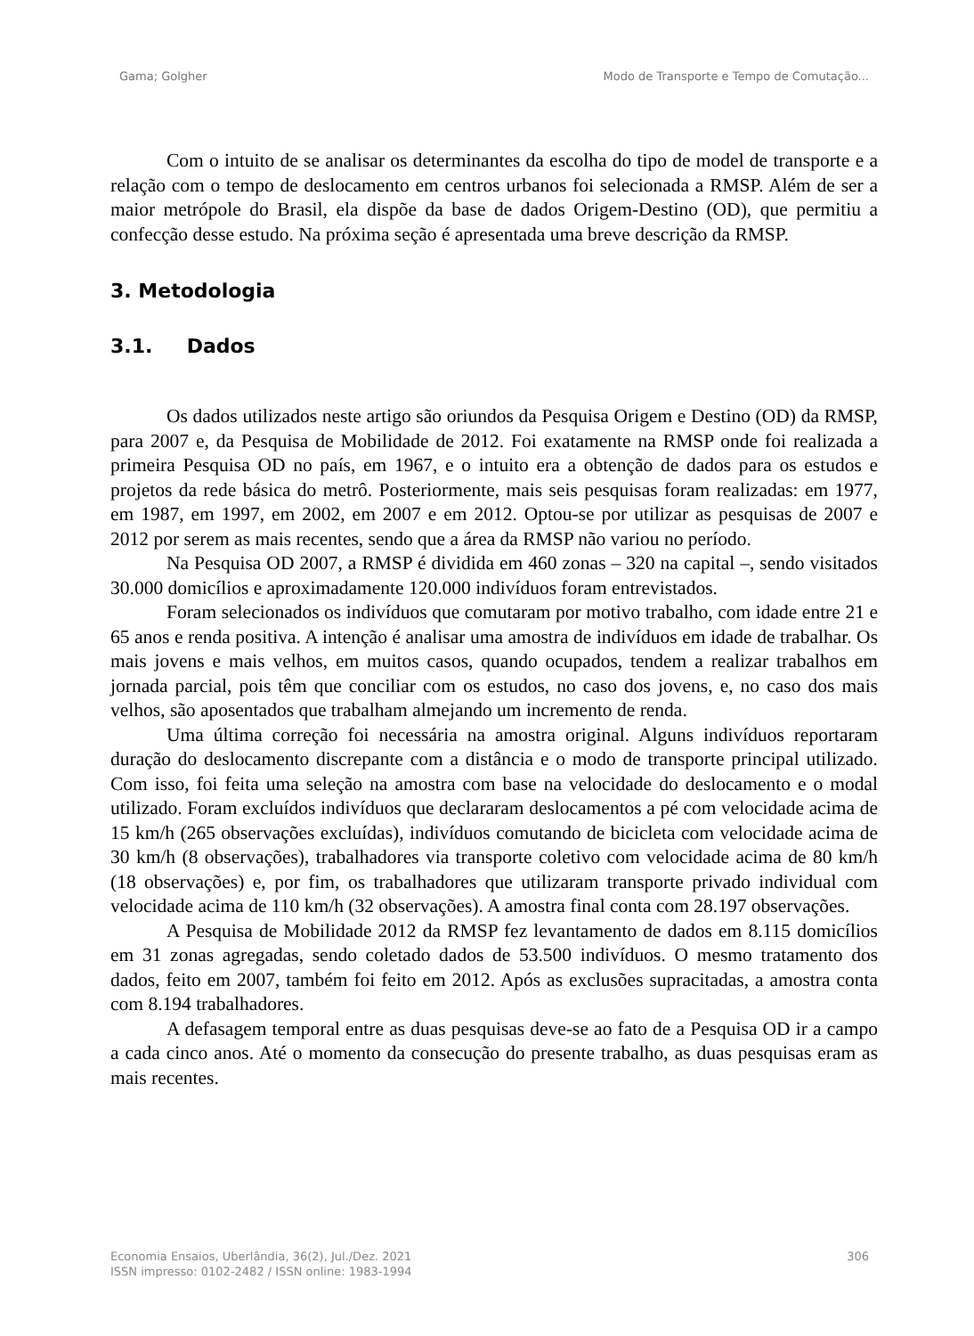Gama; Golgher Modo de Transporte e Tempo de Comutação...
Com o intuito de se analisar os determinantes da escolha do tipo de model de transporte e a relação com o tempo de deslocamento em centros urbanos foi selecionada a RMSP. Além de ser a maior metrópole do Brasil, ela dispõe da base de dados Origem-Destino (OD), que permitiu a confecção desse estudo. Na próxima seção é apresentada uma breve descrição da RMSP.
3. Metodologia
3.1. Dados
Os dados utilizados neste artigo são oriundos da Pesquisa Origem e Destino (OD) da RMSP, para 2007 e, da Pesquisa de Mobilidade de 2012. Foi exatamente na RMSP onde foi realizada a primeira Pesquisa OD no país, em 1967, e o intuito era a obtenção de dados para os estudos e projetos da rede básica do metrô. Posteriormente, mais seis pesquisas foram realizadas: em 1977, em 1987, em 1997, em 2002, em 2007 e em 2012. Optou-se por utilizar as pesquisas de 2007 e 2012 por serem as mais recentes, sendo que a área da RMSP não variou no período.
Na Pesquisa OD 2007, a RMSP é dividida em 460 zonas – 320 na capital –, sendo visitados 30.000 domicílios e aproximadamente 120.000 indivíduos foram entrevistados.
Foram selecionados os indivíduos que comutaram por motivo trabalho, com idade entre 21 e 65 anos e renda positiva. A intenção é analisar uma amostra de indivíduos em idade de trabalhar. Os mais jovens e mais velhos, em muitos casos, quando ocupados, tendem a realizar trabalhos em jornada parcial, pois têm que conciliar com os estudos, no caso dos jovens, e, no caso dos mais velhos, são aposentados que trabalham almejando um incremento de renda.
Uma última correção foi necessária na amostra original. Alguns indivíduos reportaram duração do deslocamento discrepante com a distância e o modo de transporte principal utilizado. Com isso, foi feita uma seleção na amostra com base na velocidade do deslocamento e o modal utilizado. Foram excluídos indivíduos que declararam deslocamentos a pé com velocidade acima de 15 km/h (265 observações excluídas), indivíduos comutando de bicicleta com velocidade acima de 30 km/h (8 observações), trabalhadores via transporte coletivo com velocidade acima de 80 km/h (18 observações) e, por fim, os trabalhadores que utilizaram transporte privado individual com velocidade acima de 110 km/h (32 observações). A amostra final conta com 28.197 observações.
A Pesquisa de Mobilidade 2012 da RMSP fez levantamento de dados em 8.115 domicílios em 31 zonas agregadas, sendo coletado dados de 53.500 indivíduos. O mesmo tratamento dos dados, feito em 2007, também foi feito em 2012. Após as exclusões supracitadas, a amostra conta com 8.194 trabalhadores.
A defasagem temporal entre as duas pesquisas deve-se ao fato de a Pesquisa OD ir a campo a cada cinco anos. Até o momento da consecução do presente trabalho, as duas pesquisas eram as mais recentes.
Economia Ensaios, Uberlândia, 36(2), Jul./Dez. 2021
ISSN impresso: 0102-2482 / ISSN online: 1983-1994
306